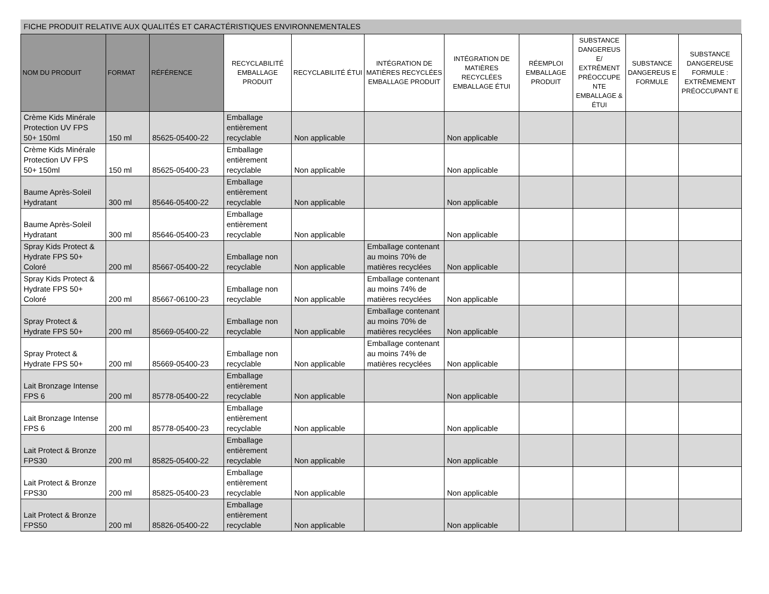FICHE PRODUIT RELATIVE AUX QUALITÉS ET CARACTÉRISTIQUES ENVIRONNEMENTALES
| NOM DU PRODUIT | FORMAT | RÉFÉRENCE | RECYCLABILITÉ EMBALLAGE PRODUIT | RECYCLABILITÉ ÉTUI | INTÉGRATION DE MATIÈRES RECYCLÉES EMBALLAGE PRODUIT | INTÉGRATION DE MATIÈRES RECYCLÉES EMBALLAGE ÉTUI | RÉEMPLOI EMBALLAGE PRODUIT | SUBSTANCE DANGEREUS E/ EXTRÊMENT PRÉOCCUPE NTE EMBALLAGE & ÉTUI | SUBSTANCE DANGEREUS E FORMULE | SUBSTANCE DANGEREUSE FORMULE : EXTRÊMEMENT PRÉOCCUPANT E |
| --- | --- | --- | --- | --- | --- | --- | --- | --- | --- | --- |
| Crème Kids Minérale Protection UV FPS 50+ 150ml | 150 ml | 85625-05400-22 | Emballage entièrement recyclable | Non applicable | | Non applicable | | | | |
| Crème Kids Minérale Protection UV FPS 50+ 150ml | 150 ml | 85625-05400-23 | Emballage entièrement recyclable | Non applicable | | Non applicable | | | | |
| Baume Après-Soleil Hydratant | 300 ml | 85646-05400-22 | Emballage entièrement recyclable | Non applicable | | Non applicable | | | | |
| Baume Après-Soleil Hydratant | 300 ml | 85646-05400-23 | Emballage entièrement recyclable | Non applicable | | Non applicable | | | | |
| Spray Kids Protect & Hydrate FPS 50+ Coloré | 200 ml | 85667-05400-22 | Emballage non recyclable | Non applicable | Emballage contenant au moins 70% de matières recyclées | Non applicable | | | | |
| Spray Kids Protect & Hydrate FPS 50+ Coloré | 200 ml | 85667-06100-23 | Emballage non recyclable | Non applicable | Emballage contenant au moins 74% de matières recyclées | Non applicable | | | | |
| Spray Protect & Hydrate FPS 50+ | 200 ml | 85669-05400-22 | Emballage non recyclable | Non applicable | Emballage contenant au moins 70% de matières recyclées | Non applicable | | | | |
| Spray Protect & Hydrate FPS 50+ | 200 ml | 85669-05400-23 | Emballage non recyclable | Non applicable | Emballage contenant au moins 74% de matières recyclées | Non applicable | | | | |
| Lait Bronzage Intense FPS 6 | 200 ml | 85778-05400-22 | Emballage entièrement recyclable | Non applicable | | Non applicable | | | | |
| Lait Bronzage Intense FPS 6 | 200 ml | 85778-05400-23 | Emballage entièrement recyclable | Non applicable | | Non applicable | | | | |
| Lait Protect & Bronze FPS30 | 200 ml | 85825-05400-22 | Emballage entièrement recyclable | Non applicable | | Non applicable | | | | |
| Lait Protect & Bronze FPS30 | 200 ml | 85825-05400-23 | Emballage entièrement recyclable | Non applicable | | Non applicable | | | | |
| Lait Protect & Bronze FPS50 | 200 ml | 85826-05400-22 | Emballage entièrement recyclable | Non applicable | | Non applicable | | | | |